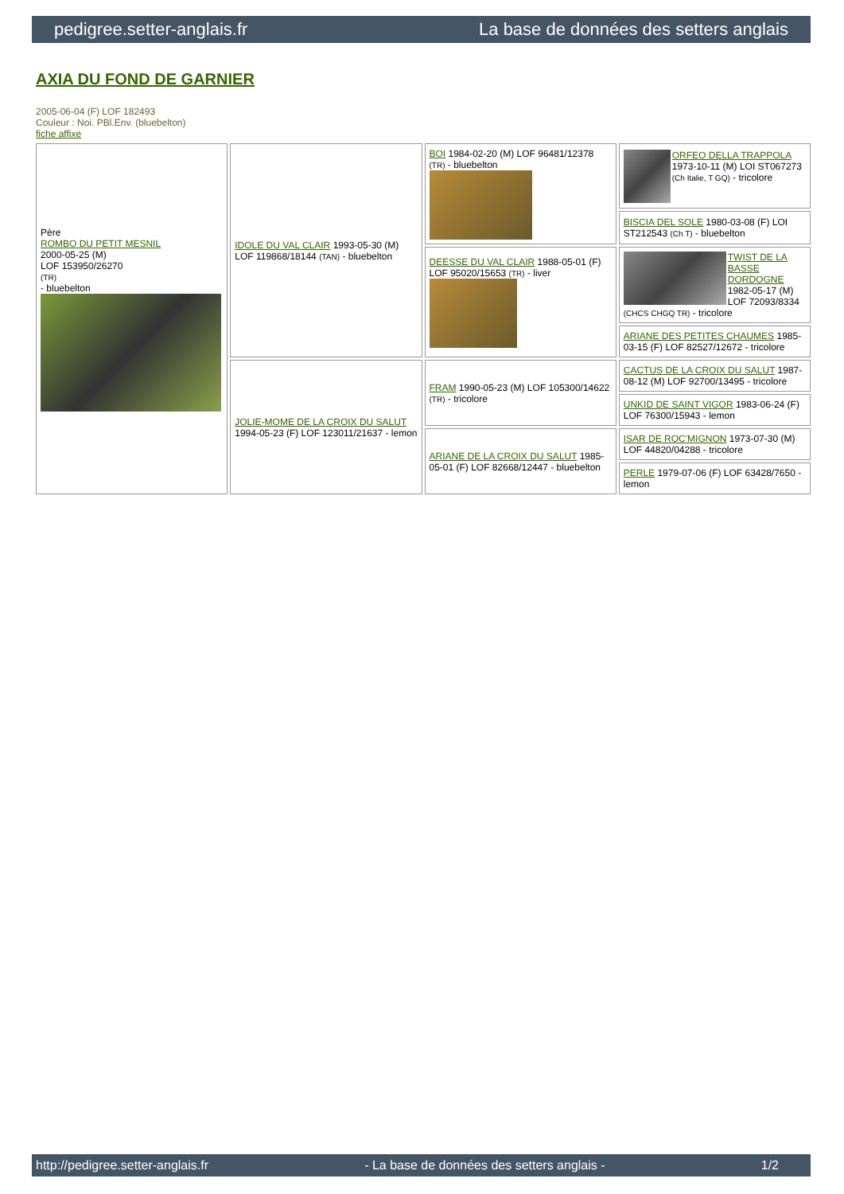pedigree.setter-anglais.fr La base de données des setters anglais
AXIA DU FOND DE GARNIER
2005-06-04 (F) LOF 182493
Couleur : Noi. PBl.Env. (bluebelton)
fiche affixe
| Père ROMBO DU PETIT MESNIL 2000-05-25 (M) LOF 153950/26270 (TR) - bluebelton | IDOLE DU VAL CLAIR 1993-05-30 (M) LOF 119868/18144 (TAN) - bluebelton | BOI 1984-02-20 (M) LOF 96481/12378 (TR) - bluebelton | ORFEO DELLA TRAPPOLA 1973-10-11 (M) LOI ST067273 (Ch Italie, T GQ) - tricolore |
| | | | BISCIA DEL SOLE 1980-03-08 (F) LOI ST212543 (Ch T) - bluebelton |
| | | DEESSE DU VAL CLAIR 1988-05-01 (F) LOF 95020/15653 (TR) - liver | TWIST DE LA BASSE DORDOGNE 1982-05-17 (M) LOF 72093/8334 (CHCS CHGQ TR) - tricolore |
| | | | ARIANE DES PETITES CHAUMES 1985-03-15 (F) LOF 82527/12672 - tricolore |
| | JOLIE-MOME DE LA CROIX DU SALUT 1994-05-23 (F) LOF 123011/21637 - lemon | FRAM 1990-05-23 (M) LOF 105300/14622 (TR) - tricolore | CACTUS DE LA CROIX DU SALUT 1987-08-12 (M) LOF 92700/13495 - tricolore |
| | | | UNKID DE SAINT VIGOR 1983-06-24 (F) LOF 76300/15943 - lemon |
| | | ARIANE DE LA CROIX DU SALUT 1985-05-01 (F) LOF 82668/12447 - bluebelton | ISAR DE ROC'MIGNON 1973-07-30 (M) LOF 44820/04288 - tricolore |
| | | | PERLE 1979-07-06 (F) LOF 63428/7650 - lemon |
http://pedigree.setter-anglais.fr - La base de données des setters anglais - 1/2